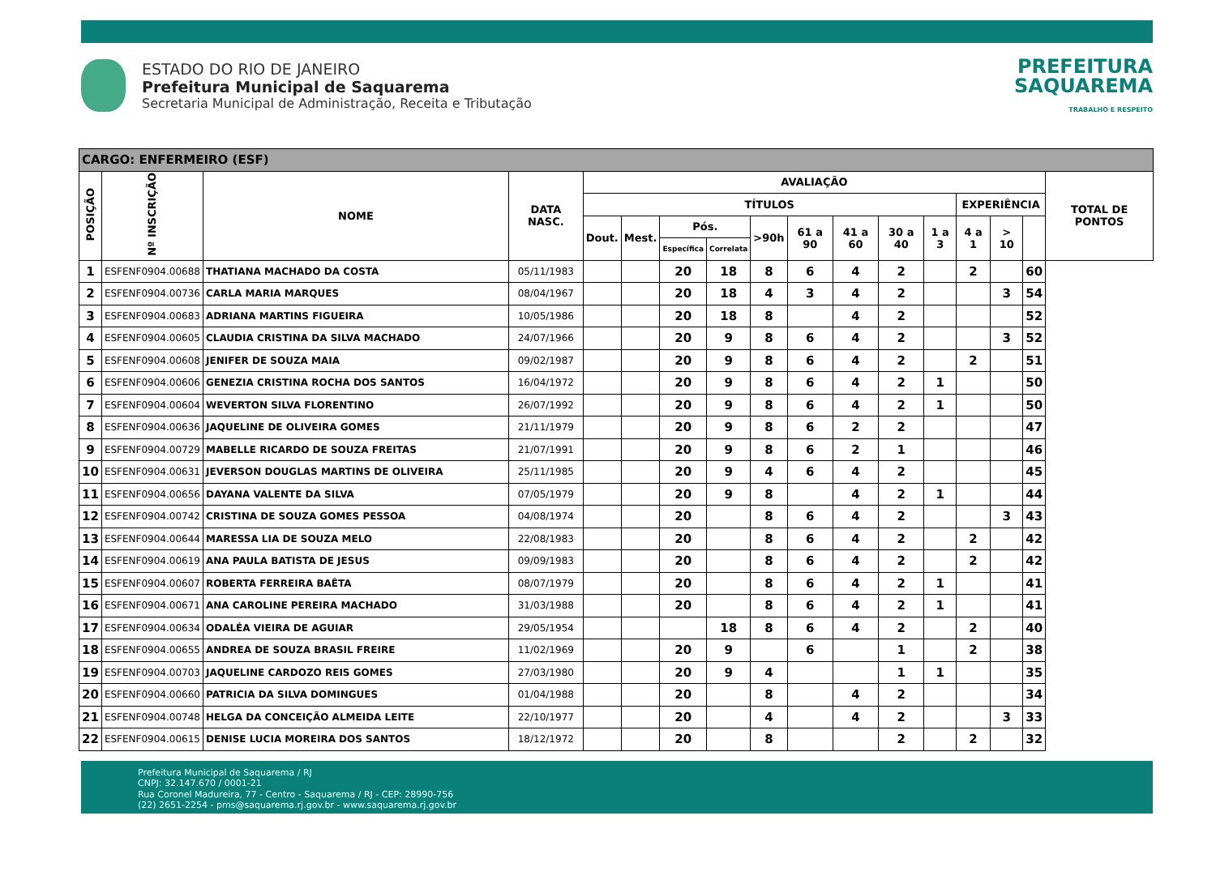ESTADO DO RIO DE JANEIRO
Prefeitura Municipal de Saquarema
Secretaria Municipal de Administração, Receita e Tributação
PREFEITURA
SAQUAREMA
TRABALHO E RESPEITO
| CARGO: ENFERMEIRO (ESF) | | | | | | | | | | | | | | | | |
| --- | --- | --- | --- | --- | --- | --- | --- | --- | --- | --- | --- | --- | --- | --- | --- | --- |
| POSIÇÃO | Nº INSCRIÇÃO | NOME | DATA NASC. | AVALIAÇÃO | | | | | | | | | | | | TOTAL DE PONTOS |
| | | | | TÍTULOS | | | | | | | | | EXPERIÊNCIA | | | |
| | | | | Dout. | Mest. | Pós. | | >90h | 61 a 90 | 41 a 60 | 30 a 40 | 1 a 3 | 4 a 1 | > 10 | | |
| | | | | | | Específica | Correlata | | | | | | | | | |
| 1 | ESFENF0904.00688 | THATIANA MACHADO DA COSTA | 05/11/1983 | | | 20 | 18 | 8 | 6 | 4 | 2 | | 2 | | 60 | |
| 2 | ESFENF0904.00736 | CARLA MARIA MARQUES | 08/04/1967 | | | 20 | 18 | 4 | 3 | 4 | 2 | | | 3 | 54 | |
| 3 | ESFENF0904.00683 | ADRIANA MARTINS FIGUEIRA | 10/05/1986 | | | 20 | 18 | 8 | | 4 | 2 | | | | 52 | |
| 4 | ESFENF0904.00605 | CLAUDIA CRISTINA DA SILVA MACHADO | 24/07/1966 | | | 20 | 9 | 8 | 6 | 4 | 2 | | | 3 | 52 | |
| 5 | ESFENF0904.00608 | JENIFER DE SOUZA MAIA | 09/02/1987 | | | 20 | 9 | 8 | 6 | 4 | 2 | | 2 | | 51 | |
| 6 | ESFENF0904.00606 | GENEZIA CRISTINA ROCHA DOS SANTOS | 16/04/1972 | | | 20 | 9 | 8 | 6 | 4 | 2 | 1 | | | 50 | |
| 7 | ESFENF0904.00604 | WEVERTON SILVA FLORENTINO | 26/07/1992 | | | 20 | 9 | 8 | 6 | 4 | 2 | 1 | | | 50 | |
| 8 | ESFENF0904.00636 | JAQUELINE DE OLIVEIRA GOMES | 21/11/1979 | | | 20 | 9 | 8 | 6 | 2 | 2 | | | | 47 | |
| 9 | ESFENF0904.00729 | MABELLE RICARDO DE SOUZA FREITAS | 21/07/1991 | | | 20 | 9 | 8 | 6 | 2 | 1 | | | | 46 | |
| 10 | ESFENF0904.00631 | JEVERSON DOUGLAS MARTINS DE OLIVEIRA | 25/11/1985 | | | 20 | 9 | 4 | 6 | 4 | 2 | | | | 45 | |
| 11 | ESFENF0904.00656 | DAYANA VALENTE DA SILVA | 07/05/1979 | | | 20 | 9 | 8 | | 4 | 2 | 1 | | | 44 | |
| 12 | ESFENF0904.00742 | CRISTINA DE SOUZA GOMES PESSOA | 04/08/1974 | | | 20 | | 8 | 6 | 4 | 2 | | | 3 | 43 | |
| 13 | ESFENF0904.00644 | MARESSA LIA DE SOUZA MELO | 22/08/1983 | | | 20 | | 8 | 6 | 4 | 2 | | 2 | | 42 | |
| 14 | ESFENF0904.00619 | ANA PAULA BATISTA DE JESUS | 09/09/1983 | | | 20 | | 8 | 6 | 4 | 2 | | 2 | | 42 | |
| 15 | ESFENF0904.00607 | ROBERTA FERREIRA BAÊTA | 08/07/1979 | | | 20 | | 8 | 6 | 4 | 2 | 1 | | | 41 | |
| 16 | ESFENF0904.00671 | ANA CAROLINE PEREIRA MACHADO | 31/03/1988 | | | 20 | | 8 | 6 | 4 | 2 | 1 | | | 41 | |
| 17 | ESFENF0904.00634 | ODALÉA VIEIRA DE AGUIAR | 29/05/1954 | | | | 18 | 8 | 6 | 4 | 2 | | 2 | | 40 | |
| 18 | ESFENF0904.00655 | ANDREA DE SOUZA BRASIL FREIRE | 11/02/1969 | | | 20 | 9 | | 6 | | 1 | | 2 | | 38 | |
| 19 | ESFENF0904.00703 | JAQUELINE CARDOZO REIS GOMES | 27/03/1980 | | | 20 | 9 | 4 | | | 1 | 1 | | | 35 | |
| 20 | ESFENF0904.00660 | PATRICIA DA SILVA DOMINGUES | 01/04/1988 | | | 20 | | 8 | | 4 | 2 | | | | 34 | |
| 21 | ESFENF0904.00748 | HELGA DA CONCEIÇÃO ALMEIDA LEITE | 22/10/1977 | | | 20 | | 4 | | 4 | 2 | | | 3 | 33 | |
| 22 | ESFENF0904.00615 | DENISE LUCIA MOREIRA DOS SANTOS | 18/12/1972 | | | 20 | | 8 | | | 2 | | 2 | | 32 | |
Prefeitura Municipal de Saquarema / RJ
CNPJ: 32.147.670 / 0001-21
Rua Coronel Madureira, 77 - Centro - Saquarema / RJ - CEP: 28990-756
(22) 2651-2254 - pms@saquarema.rj.gov.br - www.saquarema.rj.gov.br